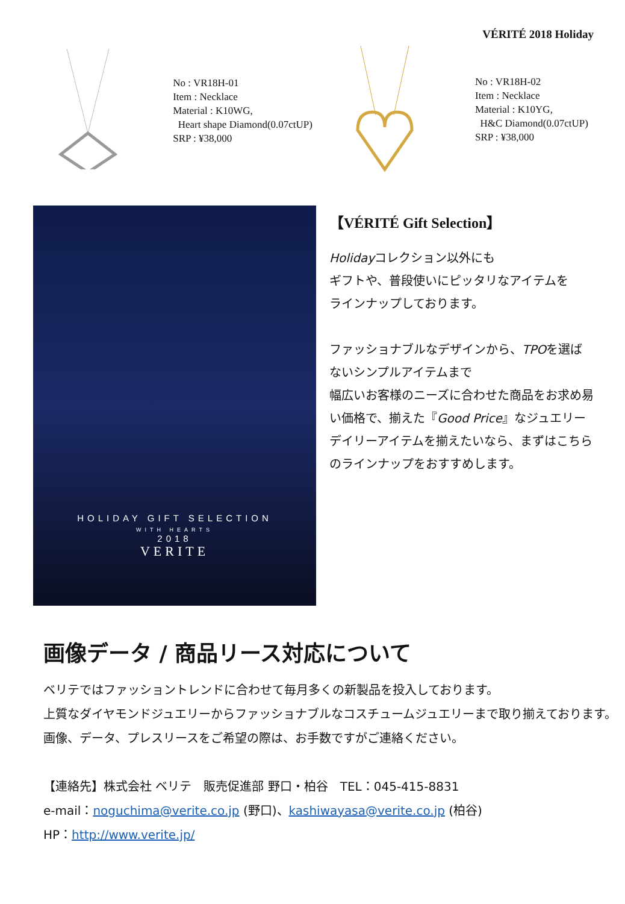VÉRITÉ 2018 Holiday
No : VR18H-01
Item : Necklace
Material : K10WG,
Heart shape Diamond(0.07ctUP)
SRP : ¥38,000
No : VR18H-02
Item : Necklace
Material : K10YG,
H&C Diamond(0.07ctUP)
SRP : ¥38,000
HOLIDAY GIFT SELECTION
WITH HEARTS
2018
VERITE
【VÉRITÉ Gift Selection】
Holidayコレクション以外にも
ギフトや、普段使いにピッタリなアイテムを
ラインナップしております。
ファッショナブルなデザインから、TPOを選ばないシンプルアイテムまで
幅広いお客様のニーズに合わせた商品をお求め易い価格で、揃えた『Good Price』なジュエリー
デイリーアイテムを揃えたいなら、まずはこちらのラインナップをおすすめします。
画像データ / 商品リース対応について
ベリテではファッショントレンドに合わせて毎月多くの新製品を投入しております。
上質なダイヤモンドジュエリーからファッショナブルなコスチュームジュエリーまで取り揃えております。
画像、データ、プレスリースをご希望の際は、お手数ですがご連絡ください。
【連絡先】株式会社 ベリテ　販売促進部 野口・柏谷　TEL：045-415-8831
e-mail：noguchima@verite.co.jp (野口)、kashiwayasa@verite.co.jp (柏谷)
HP：http://www.verite.jp/